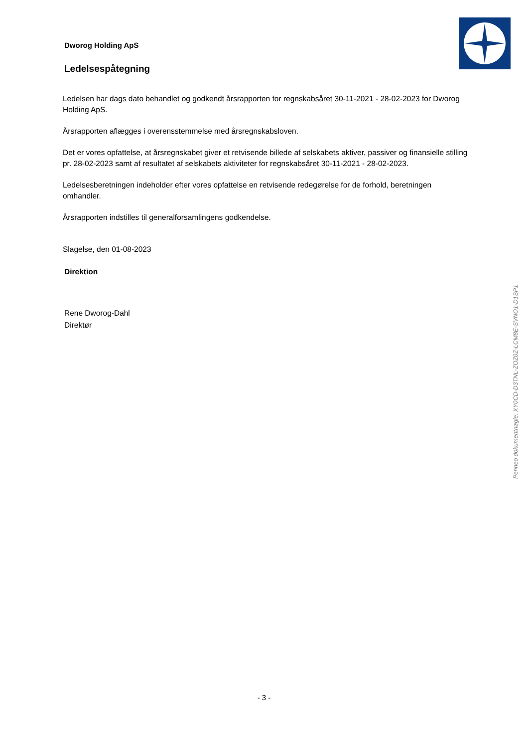Dworog Holding ApS
Ledelsespåtegning
Ledelsen har dags dato behandlet og godkendt årsrapporten for regnskabsåret 30-11-2021 - 28-02-2023 for Dworog Holding ApS.
Årsrapporten aflægges i overensstemmelse med årsregnskabsloven.
Det er vores opfattelse, at årsregnskabet giver et retvisende billede af selskabets aktiver, passiver og finansielle stilling pr. 28-02-2023 samt af resultatet af selskabets aktiviteter for regnskabsåret 30-11-2021 - 28-02-2023.
Ledelsesberetningen indeholder efter vores opfattelse en retvisende redegørelse for de forhold, beretningen omhandler.
Årsrapporten indstilles til generalforsamlingens godkendelse.
Slagelse, den 01-08-2023
Direktion
Rene Dworog-Dahl
Direktør
Penneo dokumentnøgle: XY0CD-D3TNL-ZOZ0Z-LCM8E-SVNO1-D1SP1
- 3 -